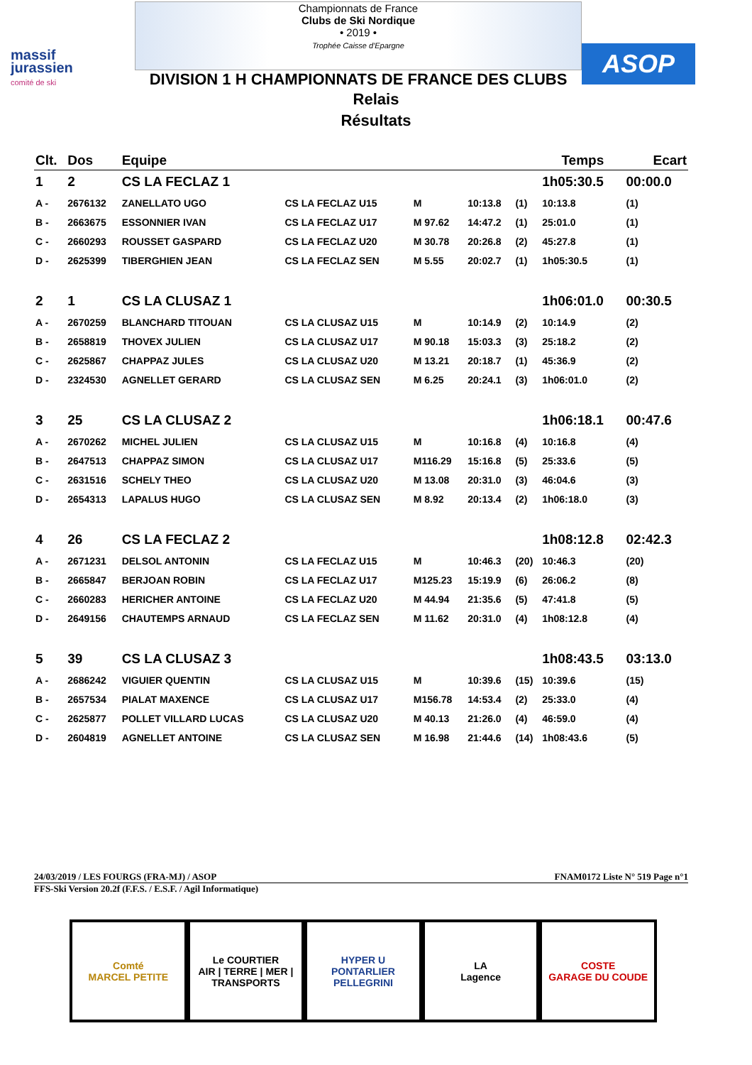massif
jurassien
comité de ski
Championnats de France
Clubs de Ski Nordique
• 2019 •
Trophée Caisse d'Epargne
DIVISION 1 H CHAMPIONNATS DE FRANCE DES CLUBS
ASOP
Relais
Résultats
| Clt. | Dos | Equipe | | | | | Temps | | Ecart |
| --- | --- | --- | --- | --- | --- | --- | --- | --- | --- |
| 1 | 2 | CS LA FECLAZ 1 | | | | | 1h05:30.5 | | 00:00.0 |
| A - | 2676132 | ZANELLATO UGO | CS LA FECLAZ U15 | M | 10:13.8 | (1) | 10:13.8 | | (1) |
| B - | 2663675 | ESSONNIER IVAN | CS LA FECLAZ U17 | M 97.62 | 14:47.2 | (1) | 25:01.0 | | (1) |
| C - | 2660293 | ROUSSET GASPARD | CS LA FECLAZ U20 | M 30.78 | 20:26.8 | (2) | 45:27.8 | | (1) |
| D - | 2625399 | TIBERGHIEN JEAN | CS LA FECLAZ SEN | M 5.55 | 20:02.7 | (1) | 1h05:30.5 | | (1) |
| 2 | 1 | CS LA CLUSAZ 1 | | | | | 1h06:01.0 | | 00:30.5 |
| A - | 2670259 | BLANCHARD TITOUAN | CS LA CLUSAZ U15 | M | 10:14.9 | (2) | 10:14.9 | | (2) |
| B - | 2658819 | THOVEX JULIEN | CS LA CLUSAZ U17 | M 90.18 | 15:03.3 | (3) | 25:18.2 | | (2) |
| C - | 2625867 | CHAPPAZ JULES | CS LA CLUSAZ U20 | M 13.21 | 20:18.7 | (1) | 45:36.9 | | (2) |
| D - | 2324530 | AGNELLET GERARD | CS LA CLUSAZ SEN | M 6.25 | 20:24.1 | (3) | 1h06:01.0 | | (2) |
| 3 | 25 | CS LA CLUSAZ 2 | | | | | 1h06:18.1 | | 00:47.6 |
| A - | 2670262 | MICHEL JULIEN | CS LA CLUSAZ U15 | M | 10:16.8 | (4) | 10:16.8 | | (4) |
| B - | 2647513 | CHAPPAZ SIMON | CS LA CLUSAZ U17 | M116.29 | 15:16.8 | (5) | 25:33.6 | | (5) |
| C - | 2631516 | SCHELY THEO | CS LA CLUSAZ U20 | M 13.08 | 20:31.0 | (3) | 46:04.6 | | (3) |
| D - | 2654313 | LAPALUS HUGO | CS LA CLUSAZ SEN | M 8.92 | 20:13.4 | (2) | 1h06:18.0 | | (3) |
| 4 | 26 | CS LA FECLAZ 2 | | | | | 1h08:12.8 | | 02:42.3 |
| A - | 2671231 | DELSOL ANTONIN | CS LA FECLAZ U15 | M | 10:46.3 | (20) | 10:46.3 | | (20) |
| B - | 2665847 | BERJOAN ROBIN | CS LA FECLAZ U17 | M125.23 | 15:19.9 | (6) | 26:06.2 | | (8) |
| C - | 2660283 | HERICHER ANTOINE | CS LA FECLAZ U20 | M 44.94 | 21:35.6 | (5) | 47:41.8 | | (5) |
| D - | 2649156 | CHAUTEMPS ARNAUD | CS LA FECLAZ SEN | M 11.62 | 20:31.0 | (4) | 1h08:12.8 | | (4) |
| 5 | 39 | CS LA CLUSAZ 3 | | | | | 1h08:43.5 | | 03:13.0 |
| A - | 2686242 | VIGUIER QUENTIN | CS LA CLUSAZ U15 | M | 10:39.6 | (15) | 10:39.6 | | (15) |
| B - | 2657534 | PIALAT MAXENCE | CS LA CLUSAZ U17 | M156.78 | 14:53.4 | (2) | 25:33.0 | | (4) |
| C - | 2625877 | POLLET VILLARD LUCAS | CS LA CLUSAZ U20 | M 40.13 | 21:26.0 | (4) | 46:59.0 | | (4) |
| D - | 2604819 | AGNELLET ANTOINE | CS LA CLUSAZ SEN | M 16.98 | 21:44.6 | (14) | 1h08:43.6 | | (5) |
24/03/2019 / LES FOURGS (FRA-MJ) / ASOP FNAM0172 Liste N° 519 Page n°1
FFS-Ski Version 20.2f (F.F.S. / E.S.F. / Agil Informatique)
Comté
MARCEL PETITE
Le COURTIER
AIR | TERRE | MER | TRANSPORTS
HYPER U
PONTARLIER
PELLEGRINI
LA
Lagence
COSTE
GARAGE DU COUDE